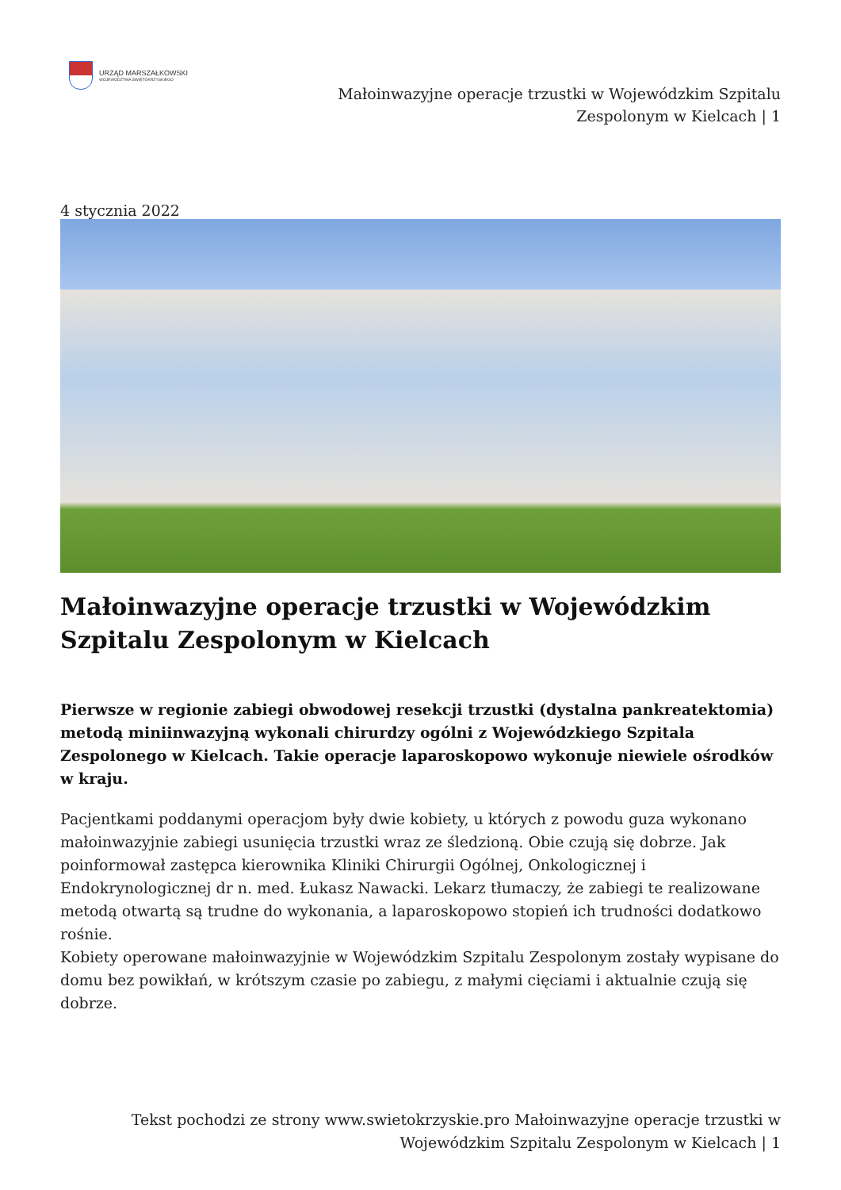URZĄD MARSZAŁKOWSKI
WOJEWÓDZTWA ŚWIĘTOKRZYSKIEGO
Małoinwazyjne operacje trzustki w Wojewódzkim Szpitalu
Zespolonym w Kielcach | 1
4 stycznia 2022
Małoinwazyjne operacje trzustki w Wojewódzkim Szpitalu Zespolonym w Kielcach
Pierwsze w regionie zabiegi obwodowej resekcji trzustki (dystalna pankreatektomia) metodą miniinwazyjną wykonali chirurdzy ogólni z Wojewódzkiego Szpitala Zespolonego w Kielcach. Takie operacje laparoskopowo wykonuje niewiele ośrodków w kraju.
Pacjentkami poddanymi operacjom były dwie kobiety, u których z powodu guza wykonano małoinwazyjnie zabiegi usunięcia trzustki wraz ze śledzioną. Obie czują się dobrze. Jak poinformował zastępca kierownika Kliniki Chirurgii Ogólnej, Onkologicznej i Endokrynologicznej dr n. med. Łukasz Nawacki. Lekarz tłumaczy, że zabiegi te realizowane metodą otwartą są trudne do wykonania, a laparoskopowo stopień ich trudności dodatkowo rośnie.
Kobiety operowane małoinwazyjnie w Wojewódzkim Szpitalu Zespolonym zostały wypisane do domu bez powikłań, w krótszym czasie po zabiegu, z małymi cięciami i aktualnie czują się dobrze.
Tekst pochodzi ze strony www.swietokrzyskie.pro Małoinwazyjne operacje trzustki w
Wojewódzkim Szpitalu Zespolonym w Kielcach | 1